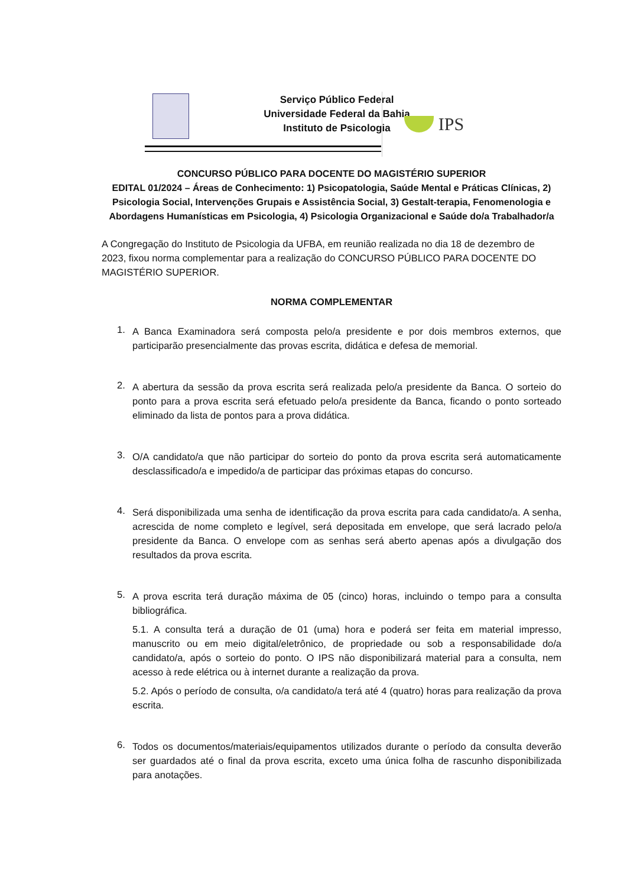Serviço Público Federal
Universidade Federal da Bahia
Instituto de Psicologia
IPS
CONCURSO PÚBLICO PARA DOCENTE DO MAGISTÉRIO SUPERIOR
EDITAL 01/2024 – Áreas de Conhecimento: 1) Psicopatologia, Saúde Mental e Práticas Clínicas, 2) Psicologia Social, Intervenções Grupais e Assistência Social, 3) Gestalt-terapia, Fenomenologia e Abordagens Humanísticas em Psicologia, 4) Psicologia Organizacional e Saúde do/a Trabalhador/a
A Congregação do Instituto de Psicologia da UFBA, em reunião realizada no dia 18 de dezembro de 2023, fixou norma complementar para a realização do CONCURSO PÚBLICO PARA DOCENTE DO MAGISTÉRIO SUPERIOR.
NORMA COMPLEMENTAR
1.
A Banca Examinadora será composta pelo/a presidente e por dois membros externos, que participarão presencialmente das provas escrita, didática e defesa de memorial.
2.
A abertura da sessão da prova escrita será realizada pelo/a presidente da Banca. O sorteio do ponto para a prova escrita será efetuado pelo/a presidente da Banca, ficando o ponto sorteado eliminado da lista de pontos para a prova didática.
3.
O/A candidato/a que não participar do sorteio do ponto da prova escrita será automaticamente desclassificado/a e impedido/a de participar das próximas etapas do concurso.
4.
Será disponibilizada uma senha de identificação da prova escrita para cada candidato/a. A senha, acrescida de nome completo e legível, será depositada em envelope, que será lacrado pelo/a presidente da Banca. O envelope com as senhas será aberto apenas após a divulgação dos resultados da prova escrita.
5.
A prova escrita terá duração máxima de 05 (cinco) horas, incluindo o tempo para a consulta bibliográfica.
5.1. A consulta terá a duração de 01 (uma) hora e poderá ser feita em material impresso, manuscrito ou em meio digital/eletrônico, de propriedade ou sob a responsabilidade do/a candidato/a, após o sorteio do ponto. O IPS não disponibilizará material para a consulta, nem acesso à rede elétrica ou à internet durante a realização da prova.
5.2. Após o período de consulta, o/a candidato/a terá até 4 (quatro) horas para realização da prova escrita.
6.
Todos os documentos/materiais/equipamentos utilizados durante o período da consulta deverão ser guardados até o final da prova escrita, exceto uma única folha de rascunho disponibilizada para anotações.